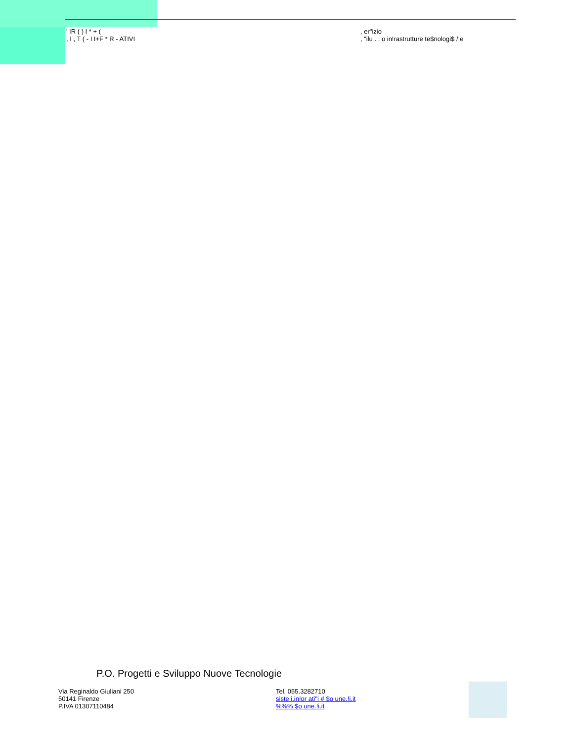' IR ( ) I * + (
, I , T ( - I I+F * R - ATIVI
, er"izio
, "ilu . . o in!rastrutture te$nologi$ / e
P.O. Progetti e Sviluppo Nuove Tecnologie
Via Reginaldo Giuliani 250
50141 Firenze
P.IVA 01307110484
Tel. 055.3282710
siste i.in!or ati"i # $o une.!i.it
%%%.$o une.!i.it